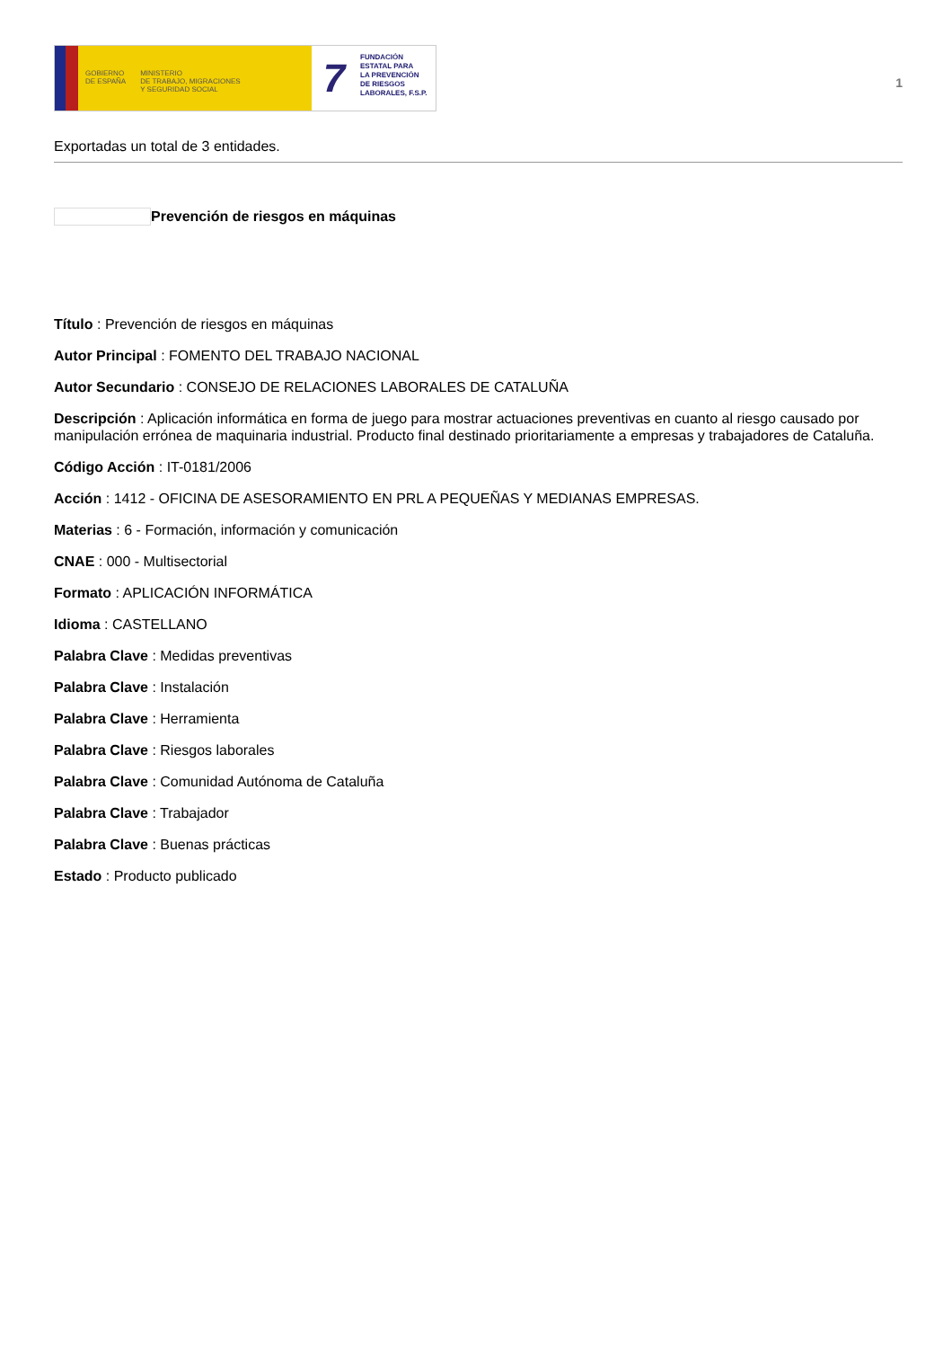GOBIERNO
DE ESPAÑA
MINISTERIO
DE TRABAJO, MIGRACIONES
Y SEGURIDAD SOCIAL
7
FUNDACIÓN
ESTATAL PARA
LA PREVENCIÓN
DE RIESGOS
LABORALES, F.S.P.
1
Exportadas un total de 3 entidades.
Prevención de riesgos en máquinas
Título : Prevención de riesgos en máquinas
Autor Principal : FOMENTO DEL TRABAJO NACIONAL
Autor Secundario : CONSEJO DE RELACIONES LABORALES DE CATALUÑA
Descripción : Aplicación informática en forma de juego para mostrar actuaciones preventivas en cuanto al riesgo causado por manipulación errónea de maquinaria industrial. Producto final destinado prioritariamente a empresas y trabajadores de Cataluña.
Código Acción : IT-0181/2006
Acción : 1412 - OFICINA DE ASESORAMIENTO EN PRL A PEQUEÑAS Y MEDIANAS EMPRESAS.
Materias : 6 - Formación, información y comunicación
CNAE : 000 - Multisectorial
Formato : APLICACIÓN INFORMÁTICA
Idioma : CASTELLANO
Palabra Clave : Medidas preventivas
Palabra Clave : Instalación
Palabra Clave : Herramienta
Palabra Clave : Riesgos laborales
Palabra Clave : Comunidad Autónoma de Cataluña
Palabra Clave : Trabajador
Palabra Clave : Buenas prácticas
Estado : Producto publicado